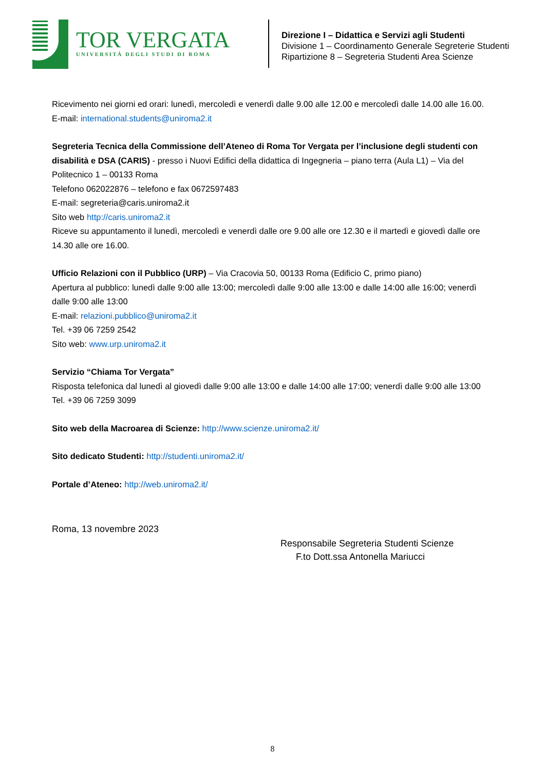TOR VERGATA
UNIVERSITÀ DEGLI STUDI DI ROMA
Direzione I – Didattica e Servizi agli Studenti
Divisione 1 – Coordinamento Generale Segreterie Studenti
Ripartizione 8 – Segreteria Studenti Area Scienze
Ricevimento nei giorni ed orari: lunedì, mercoledì e venerdì dalle 9.00 alle 12.00 e mercoledì dalle 14.00 alle 16.00.
E-mail: international.students@uniroma2.it
Segreteria Tecnica della Commissione dell’Ateneo di Roma Tor Vergata per l’inclusione degli studenti con disabilità e DSA (CARIS) - presso i Nuovi Edifici della didattica di Ingegneria – piano terra (Aula L1) – Via del Politecnico 1 – 00133 Roma
Telefono 062022876 – telefono e fax 0672597483
E-mail: segreteria@caris.uniroma2.it
Sito web http://caris.uniroma2.it
Riceve su appuntamento il lunedì, mercoledì e venerdì dalle ore 9.00 alle ore 12.30 e il martedì e giovedì dalle ore 14.30 alle ore 16.00.
Ufficio Relazioni con il Pubblico (URP) – Via Cracovia 50, 00133 Roma (Edificio C, primo piano)
Apertura al pubblico: lunedì dalle 9:00 alle 13:00; mercoledì dalle 9:00 alle 13:00 e dalle 14:00 alle 16:00; venerdì dalle 9:00 alle 13:00
E-mail: relazioni.pubblico@uniroma2.it
Tel. +39 06 7259 2542
Sito web: www.urp.uniroma2.it
Servizio “Chiama Tor Vergata”
Risposta telefonica dal lunedì al giovedì dalle 9:00 alle 13:00 e dalle 14:00 alle 17:00; venerdì dalle 9:00 alle 13:00
Tel. +39 06 7259 3099
Sito web della Macroarea di Scienze: http://www.scienze.uniroma2.it/
Sito dedicato Studenti: http://studenti.uniroma2.it/
Portale d’Ateneo: http://web.uniroma2.it/
Roma, 13 novembre 2023
Responsabile Segreteria Studenti Scienze
F.to Dott.ssa Antonella Mariucci
8